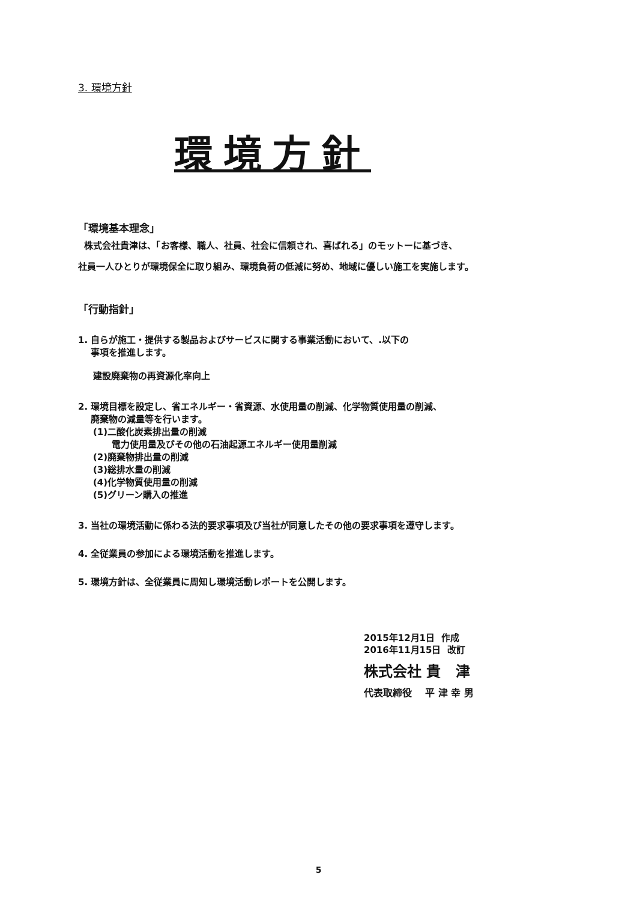3. 環境方針
環境方針
「環境基本理念」
株式会社貴津は、「お客様、職人、社員、社会に信頼され、喜ばれる」のモットーに基づき、
社員一人ひとりが環境保全に取り組み、環境負荷の低減に努め、地域に優しい施工を実施します。
「行動指針」
1. 自らが施工・提供する製品およびサービスに関する事業活動において、.以下の
事項を推進します。
建設廃棄物の再資源化率向上
2. 環境目標を設定し、省エネルギー・省資源、水使用量の削減、化学物質使用量の削減、
廃棄物の減量等を行います。
(1)二酸化炭素排出量の削減
電力使用量及びその他の石油起源エネルギー使用量削減
(2)廃棄物排出量の削減
(3)総排水量の削減
(4)化学物質使用量の削減
(5)グリーン購入の推進
3. 当社の環境活動に係わる法的要求事項及び当社が同意したその他の要求事項を遵守します。
4. 全従業員の参加による環境活動を推進します。
5. 環境方針は、全従業員に周知し環境活動レポートを公開します。
2015年12月1日 作成
2016年11月15日 改訂
株式会社 貴 津
代表取締役 平 津 幸 男
5